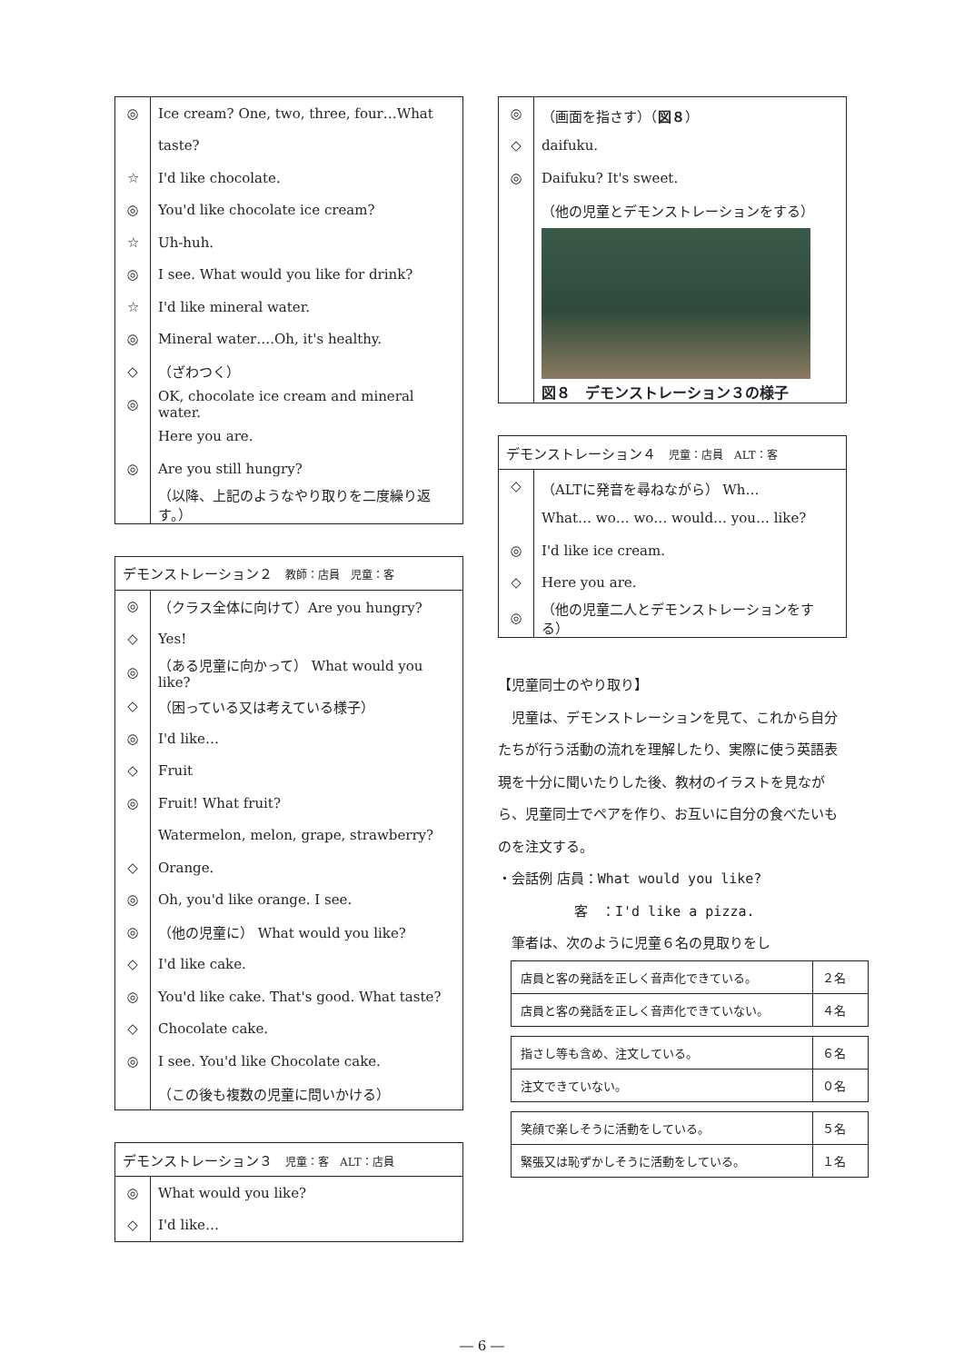| ◎ | Ice cream? One, two, three, four…What |
| | taste? |
| ☆ | I'd like chocolate. |
| ◎ | You'd like chocolate ice cream? |
| ☆ | Uh-huh. |
| ◎ | I see. What would you like for drink? |
| ☆ | I'd like mineral water. |
| ◎ | Mineral water….Oh, it's healthy. |
| ◇ | （ざわつく） |
| ◎ | OK, chocolate ice cream and mineral water. |
| | Here you are. |
| ◎ | Are you still hungry? |
| | （以降、上記のようなやり取りを二度繰り返す。） |
| デモンストレーション２ 教師：店員 児童：客 | |
| --- | --- |
| ◎ | （クラス全体に向けて）Are you hungry? |
| ◇ | Yes! |
| ◎ | （ある児童に向かって） What would you like? |
| ◇ | （困っている又は考えている様子） |
| ◎ | I'd like… |
| ◇ | Fruit |
| ◎ | Fruit! What fruit? |
| | Watermelon, melon, grape, strawberry? |
| ◇ | Orange. |
| ◎ | Oh, you'd like orange. I see. |
| ◎ | （他の児童に） What would you like? |
| ◇ | I'd like cake. |
| ◎ | You'd like cake. That's good. What taste? |
| ◇ | Chocolate cake. |
| ◎ | I see. You'd like Chocolate cake. |
| | （この後も複数の児童に問いかける） |
| デモンストレーション３ 児童：客 ALT：店員 | |
| --- | --- |
| ◎ | What would you like? |
| ◇ | I'd like… |
| ◎ | （画面を指さす）（ 図８ ） |
| ◇ | daifuku. |
| ◎ | Daifuku? It's sweet. |
| | （他の児童とデモンストレーションをする） |
| | 図８ デモンストレーション３の様子 |
| デモンストレーション４ 児童：店員 ALT：客 | |
| --- | --- |
| ◇ | （ALTに発音を尋ねながら） Wh… |
| | What… wo… wo… would… you… like? |
| ◎ | I'd like ice cream. |
| ◇ | Here you are. |
| ◎ | （他の児童二人とデモンストレーションをする） |
【児童同士のやり取り】
　児童は、デモンストレーションを見て、これから自分たちが行う活動の流れを理解したり、実際に使う英語表現を十分に聞いたりした後、教材のイラストを見ながら、児童同士でペアを作り、お互いに自分の食べたいものを注文する。
・会話例 店員：What would you like?
客　：I'd like a pizza.
　筆者は、次のように児童６名の見取りをし
| 店員と客の発話を正しく音声化できている。 | ２名 |
| 店員と客の発話を正しく音声化できていない。 | ４名 |
| 指さし等も含め、注文している。 | ６名 |
| 注文できていない。 | ０名 |
| 笑顔で楽しそうに活動をしている。 | ５名 |
| 緊張又は恥ずかしそうに活動をしている。 | １名 |
― 6 ―